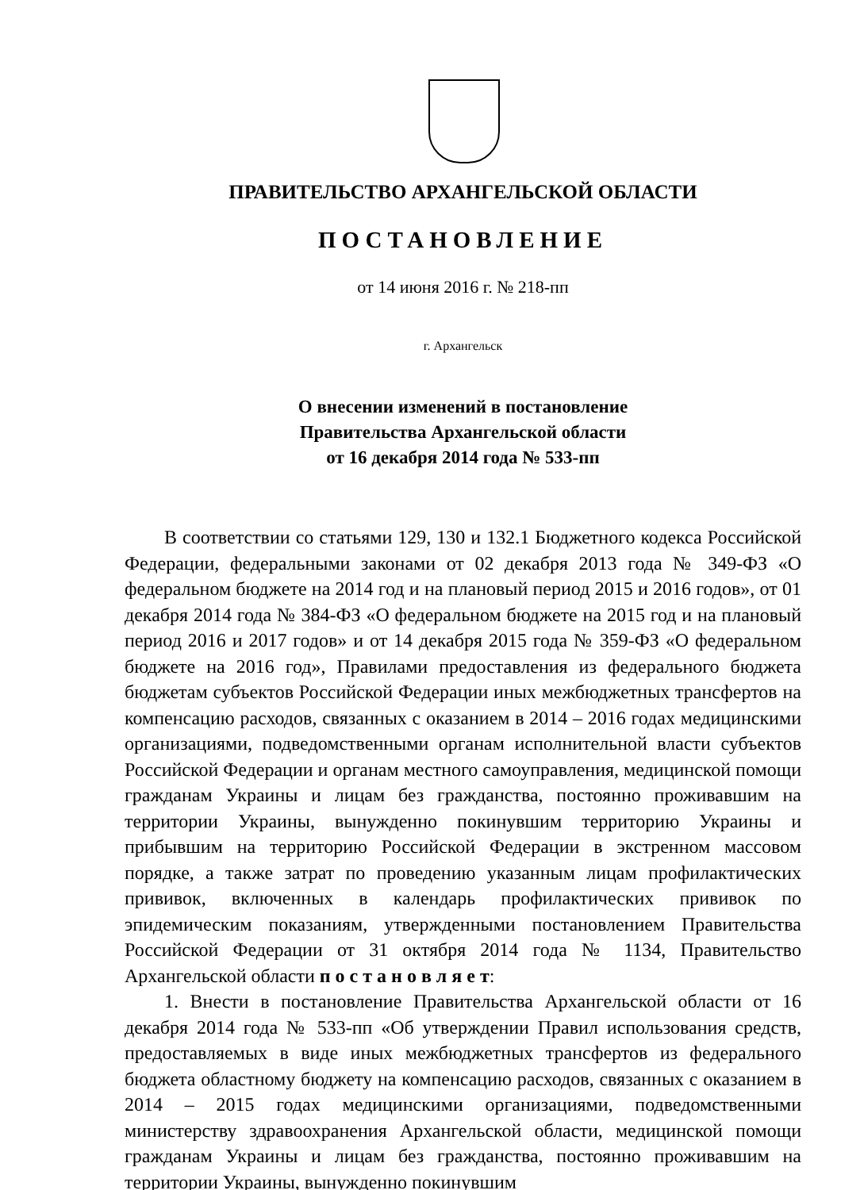ПРАВИТЕЛЬСТВО АРХАНГЕЛЬСКОЙ ОБЛАСТИ
ПОСТАНОВЛЕНИЕ
от 14 июня 2016 г. № 218-пп
г. Архангельск
О внесении изменений в постановление
Правительства Архангельской области
от 16 декабря 2014 года № 533-пп
В соответствии со статьями 129, 130 и 132.1 Бюджетного кодекса Российской Федерации, федеральными законами от 02 декабря 2013 года № 349-ФЗ «О федеральном бюджете на 2014 год и на плановый период 2015 и 2016 годов», от 01 декабря 2014 года № 384-ФЗ «О федеральном бюджете на 2015 год и на плановый период 2016 и 2017 годов» и от 14 декабря 2015 года № 359-ФЗ «О федеральном бюджете на 2016 год», Правилами предоставления из федерального бюджета бюджетам субъектов Российской Федерации иных межбюджетных трансфертов на компенсацию расходов, связанных с оказанием в 2014 – 2016 годах медицинскими организациями, подведомственными органам исполнительной власти субъектов Российской Федерации и органам местного самоуправления, медицинской помощи гражданам Украины и лицам без гражданства, постоянно проживавшим на территории Украины, вынужденно покинувшим территорию Украины и прибывшим на территорию Российской Федерации в экстренном массовом порядке, а также затрат по проведению указанным лицам профилактических прививок, включенных в календарь профилактических прививок по эпидемическим показаниям, утвержденными постановлением Правительства Российской Федерации от 31 октября 2014 года № 1134, Правительство Архангельской области п о с т а н о в л я е т:
1. Внести в постановление Правительства Архангельской области от 16 декабря 2014 года № 533-пп «Об утверждении Правил использования средств, предоставляемых в виде иных межбюджетных трансфертов из федерального бюджета областному бюджету на компенсацию расходов, связанных с оказанием в 2014 – 2015 годах медицинскими организациями, подведомственными министерству здравоохранения Архангельской области, медицинской помощи гражданам Украины и лицам без гражданства, постоянно проживавшим на территории Украины, вынужденно покинувшим